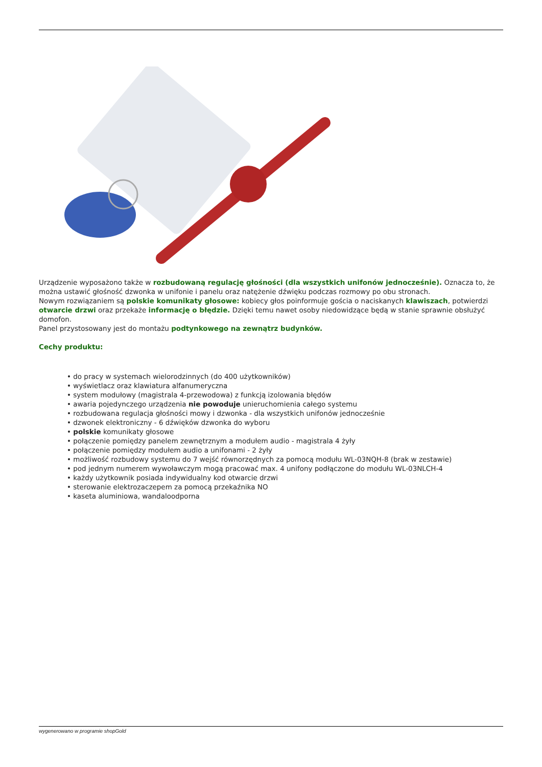Urządzenie wyposażono także w rozbudowaną regulację głośności (dla wszystkich unifonów jednocześnie). Oznacza to, że można ustawić głośność dzwonka w unifonie i panelu oraz natężenie dźwięku podczas rozmowy po obu stronach.
Nowym rozwiązaniem są polskie komunikaty głosowe: kobiecy głos poinformuje gościa o naciskanych klawiszach, potwierdzi otwarcie drzwi oraz przekaże informację o błędzie. Dzięki temu nawet osoby niedowidzące będą w stanie sprawnie obsłużyć domofon.
Panel przystosowany jest do montażu podtynkowego na zewnątrz budynków.
Cechy produktu:
• do pracy w systemach wielorodzinnych (do 400 użytkowników)
• wyświetlacz oraz klawiatura alfanumeryczna
• system modułowy (magistrala 4-przewodowa) z funkcją izolowania błędów
• awaria pojedynczego urządzenia nie powoduje unieruchomienia całego systemu
• rozbudowana regulacja głośności mowy i dzwonka - dla wszystkich unifonów jednocześnie
• dzwonek elektroniczny - 6 dźwięków dzwonka do wyboru
• polskie komunikaty głosowe
• połączenie pomiędzy panelem zewnętrznym a modułem audio - magistrala 4 żyły
• połączenie pomiędzy modułem audio a unifonami - 2 żyły
• możliwość rozbudowy systemu do 7 wejść równorzędnych za pomocą modułu WL-03NQH-8 (brak w zestawie)
• pod jednym numerem wywoławczym mogą pracować max. 4 unifony podłączone do modułu WL-03NLCH-4
• każdy użytkownik posiada indywidualny kod otwarcie drzwi
• sterowanie elektrozaczepem za pomocą przekaźnika NO
• kaseta aluminiowa, wandaloodporna
wygenerowano w programie shopGold